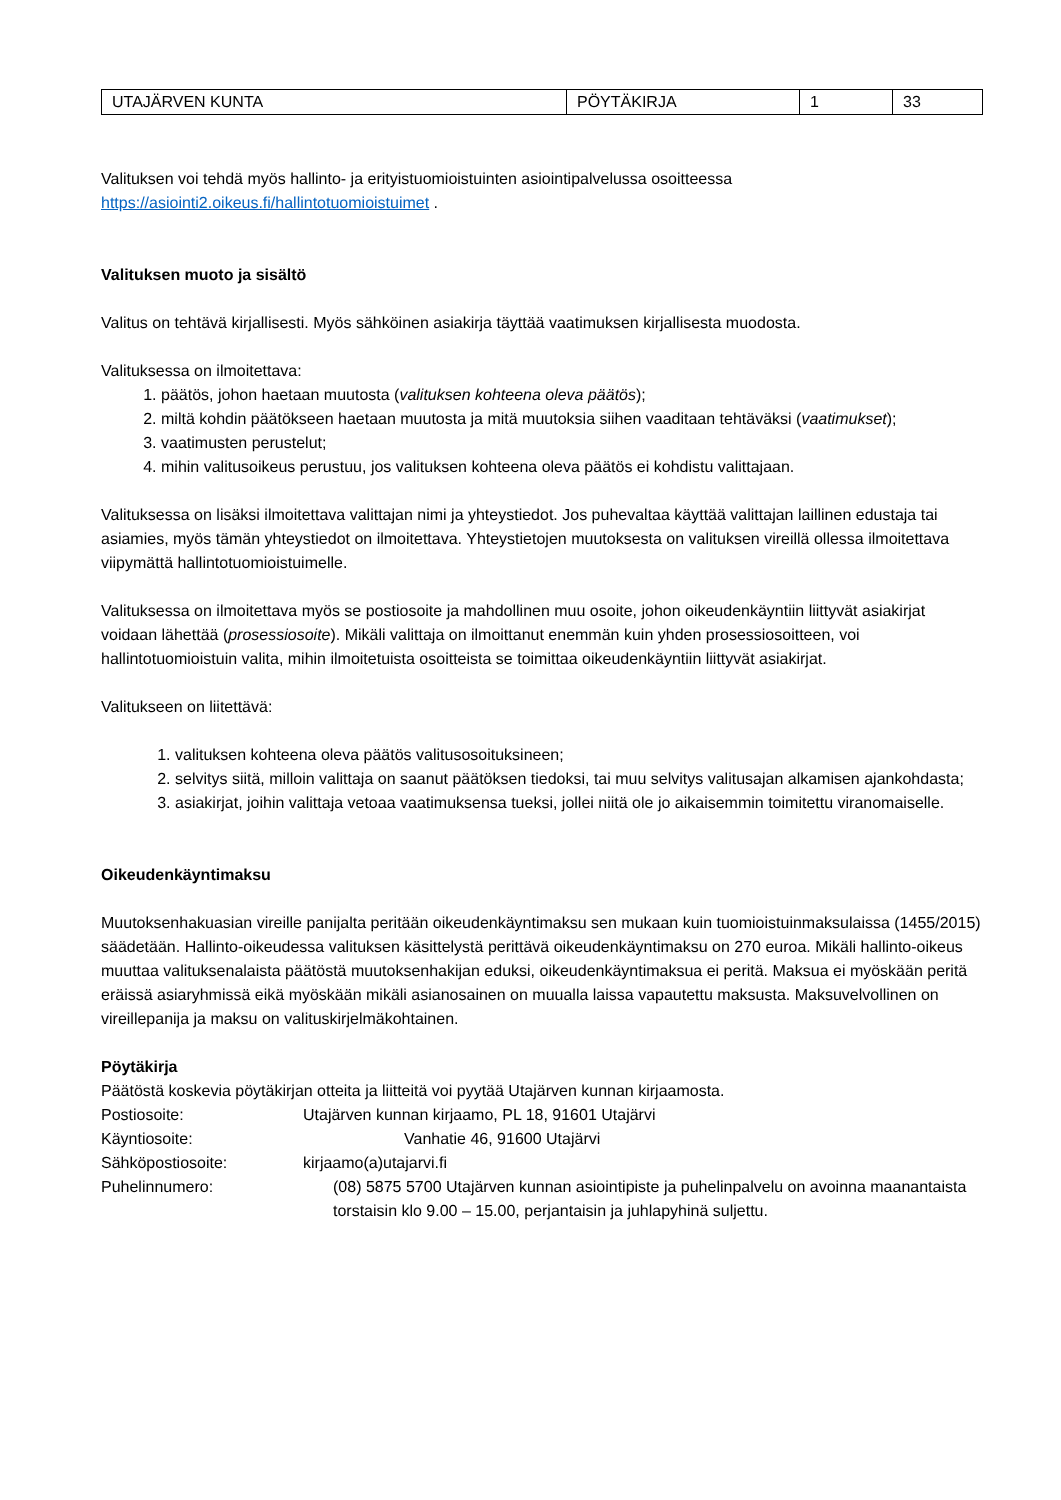| UTAJÄRVEN KUNTA | PÖYTÄKIRJA | 1 | 33 |
Valituksen voi tehdä myös hallinto- ja erityistuomioistuinten asiointipalvelussa osoitteessa https://asiointi2.oikeus.fi/hallintotuomioistuimet .
Valituksen muoto ja sisältö
Valitus on tehtävä kirjallisesti. Myös sähköinen asiakirja täyttää vaatimuksen kirjallisesta muodosta.
Valituksessa on ilmoitettava:
1. päätös, johon haetaan muutosta (valituksen kohteena oleva päätös);
2. miltä kohdin päätökseen haetaan muutosta ja mitä muutoksia siihen vaaditaan tehtäväksi (vaatimukset);
3. vaatimusten perustelut;
4. mihin valitusoikeus perustuu, jos valituksen kohteena oleva päätös ei kohdistu valittajaan.
Valituksessa on lisäksi ilmoitettava valittajan nimi ja yhteystiedot. Jos puhevaltaa käyttää valittajan laillinen edustaja tai asiamies, myös tämän yhteystiedot on ilmoitettava. Yhteystietojen muutoksesta on valituksen vireillä ollessa ilmoitettava viipymättä hallintotuomioistuimelle.
Valituksessa on ilmoitettava myös se postiosoite ja mahdollinen muu osoite, johon oikeudenkäyntiin liittyvät asiakirjat voidaan lähettää (prosessiosoite). Mikäli valittaja on ilmoittanut enemmän kuin yhden prosessiosoitteen, voi hallintotuomioistuin valita, mihin ilmoitetuista osoitteista se toimittaa oikeudenkäyntiin liittyvät asiakirjat.
Valitukseen on liitettävä:
1. valituksen kohteena oleva päätös valitusosoituksineen;
2. selvitys siitä, milloin valittaja on saanut päätöksen tiedoksi, tai muu selvitys valitusajan alkamisen ajankohdasta;
3. asiakirjat, joihin valittaja vetoaa vaatimuksensa tueksi, jollei niitä ole jo aikaisemmin toimitettu viranomaiselle.
Oikeudenkäyntimaksu
Muutoksenhakuasian vireille panijalta peritään oikeudenkäyntimaksu sen mukaan kuin tuomioistuinmaksulaissa (1455/2015) säädetään. Hallinto-oikeudessa valituksen käsittelystä perittävä oikeudenkäyntimaksu on 270 euroa. Mikäli hallinto-oikeus muuttaa valituksenalaista päätöstä muutoksenhakijan eduksi, oikeudenkäyntimaksua ei peritä. Maksua ei myöskään peritä eräissä asiaryhmissä eikä myöskään mikäli asianosainen on muualla laissa vapautettu maksusta. Maksuvelvollinen on vireillepanija ja maksu on valituskirjelmäkohtainen.
Pöytäkirja
Päätöstä koskevia pöytäkirjan otteita ja liitteitä voi pyytää Utajärven kunnan kirjaamosta.
Postiosoite: Utajärven kunnan kirjaamo, PL 18, 91601 Utajärvi
Käyntiosoite: Vanhatie 46, 91600 Utajärvi
Sähköpostiosoite: kirjaamo(a)utajarvi.fi
Puhelinnumero: (08) 5875 5700 Utajärven kunnan asiointipiste ja puhelinpalvelu on avoinna maanantaista torstaisin klo 9.00 – 15.00, perjantaisin ja juhlapyhinä suljettu.